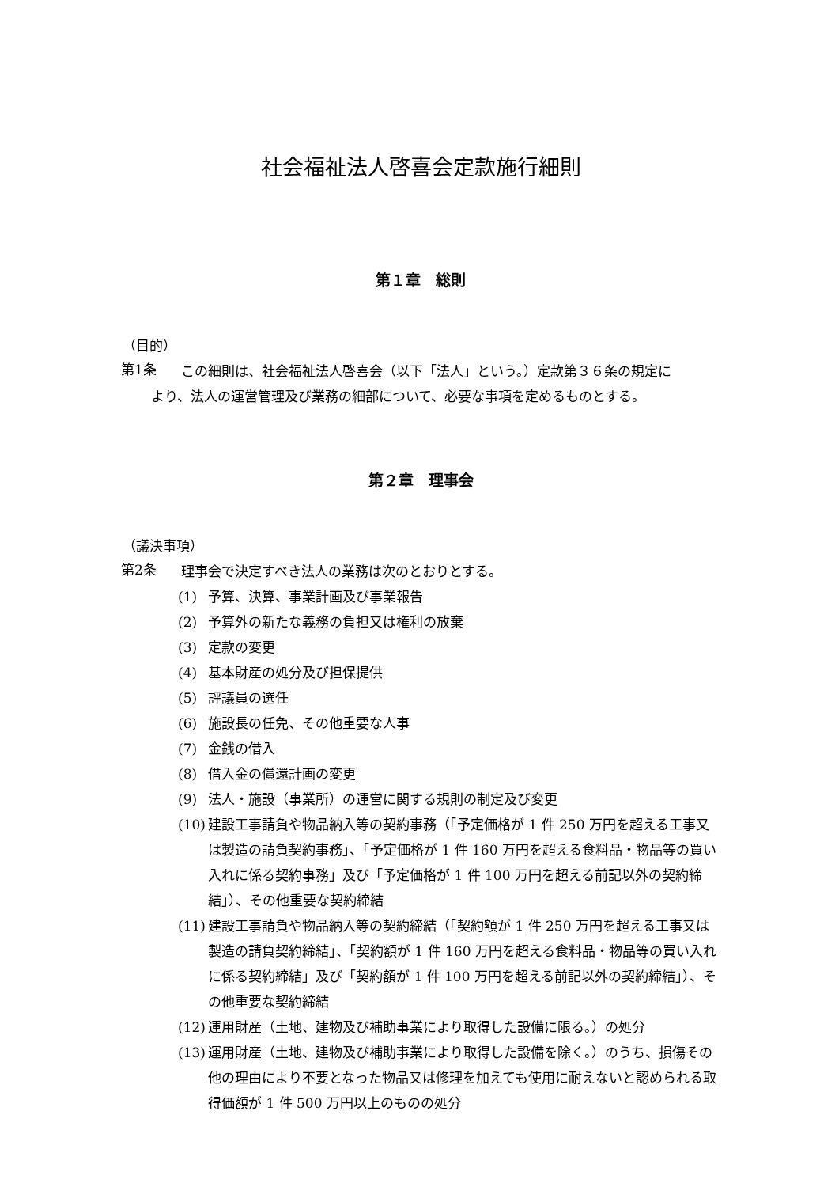社会福祉法人啓喜会定款施行細則
第１章　総則
（目的）
第1条
この細則は、社会福祉法人啓喜会（以下「法人」という。）定款第３６条の規定に
より、法人の運営管理及び業務の細部について、必要な事項を定めるものとする。
第２章　理事会
（議決事項）
第2条
理事会で決定すべき法人の業務は次のとおりとする。
(1)
予算、決算、事業計画及び事業報告
(2)
予算外の新たな義務の負担又は権利の放棄
(3)
定款の変更
(4)
基本財産の処分及び担保提供
(5)
評議員の選任
(6)
施設長の任免、その他重要な人事
(7)
金銭の借入
(8)
借入金の償還計画の変更
(9)
法人・施設（事業所）の運営に関する規則の制定及び変更
(10)
建設工事請負や物品納入等の契約事務（「予定価格が 1 件 250 万円を超える工事又は製造の請負契約事務」、「予定価格が 1 件 160 万円を超える食料品・物品等の買い入れに係る契約事務」及び「予定価格が 1 件 100 万円を超える前記以外の契約締結」）、その他重要な契約締結
(11)
建設工事請負や物品納入等の契約締結（「契約額が 1 件 250 万円を超える工事又は製造の請負契約締結」、「契約額が 1 件 160 万円を超える食料品・物品等の買い入れに係る契約締結」及び「契約額が 1 件 100 万円を超える前記以外の契約締結」）、その他重要な契約締結
(12)
運用財産（土地、建物及び補助事業により取得した設備に限る。）の処分
(13)
運用財産（土地、建物及び補助事業により取得した設備を除く。）のうち、損傷その他の理由により不要となった物品又は修理を加えても使用に耐えないと認められる取得価額が 1 件 500 万円以上のものの処分